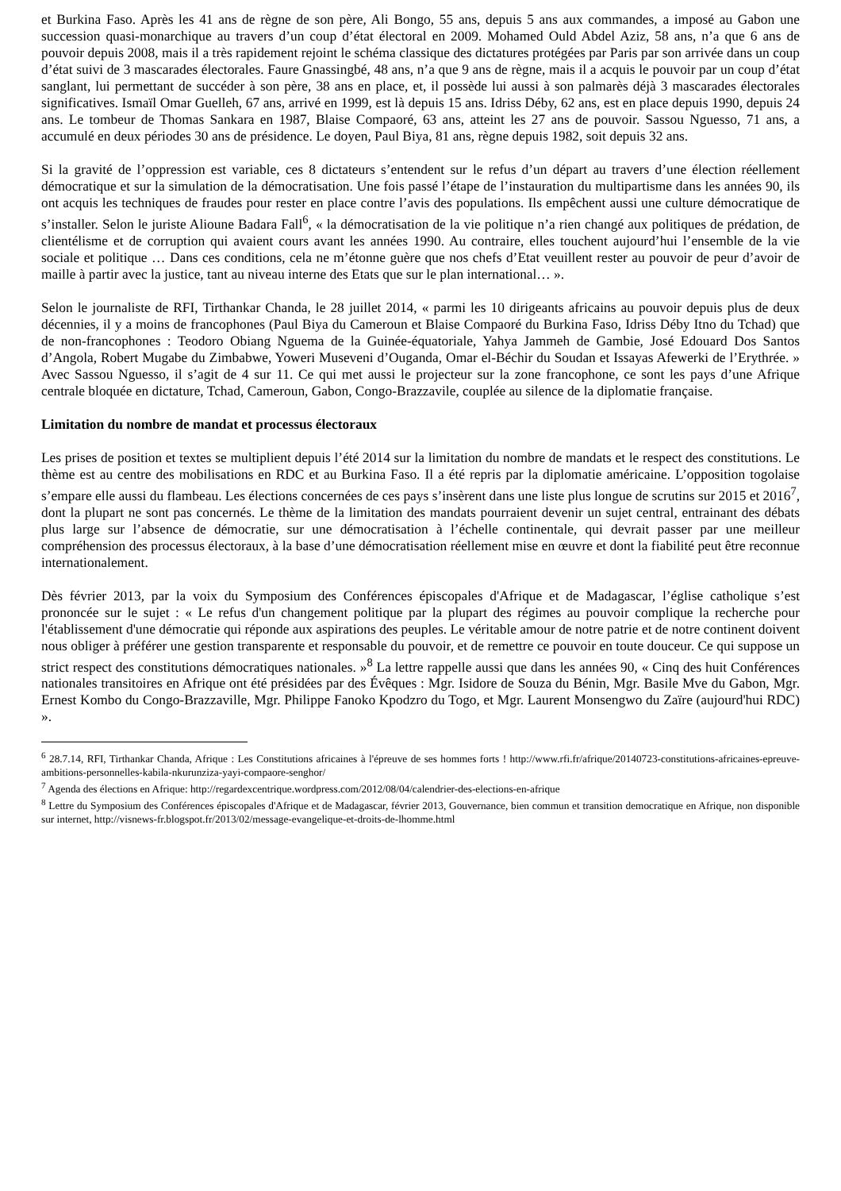et Burkina Faso. Après les 41 ans de règne de son père, Ali Bongo, 55 ans, depuis 5 ans aux commandes, a imposé au Gabon une succession quasi-monarchique au travers d’un coup d’état électoral en 2009. Mohamed Ould Abdel Aziz, 58 ans, n’a que 6 ans de pouvoir depuis 2008, mais il a très rapidement rejoint le schéma classique des dictatures protégées par Paris par son arrivée dans un coup d’état suivi de 3 mascarades électorales. Faure Gnassingbé, 48 ans, n’a que 9 ans de règne, mais il a acquis le pouvoir par un coup d’état sanglant, lui permettant de succéder à son père, 38 ans en place, et, il possède lui aussi à son palmarès déjà 3 mascarades électorales significatives. Ismaïl Omar Guelleh, 67 ans, arrivé en 1999, est là depuis 15 ans. Idriss Déby, 62 ans, est en place depuis 1990, depuis 24 ans. Le tombeur de Thomas Sankara en 1987, Blaise Compaoré, 63 ans, atteint les 27 ans de pouvoir. Sassou Nguesso, 71 ans, a accumulé en deux périodes 30 ans de présidence. Le doyen, Paul Biya, 81 ans, règne depuis 1982, soit depuis 32 ans.
Si la gravité de l’oppression est variable, ces 8 dictateurs s’entendent sur le refus d’un départ au travers d’une élection réellement démocratique et sur la simulation de la démocratisation. Une fois passé l’étape de l’instauration du multipartisme dans les années 90, ils ont acquis les techniques de fraudes pour rester en place contre l’avis des populations. Ils empêchent aussi une culture démocratique de s’installer. Selon le juriste Alioune Badara Fall<sup>6</sup>, « la démocratisation de la vie politique n’a rien changé aux politiques de prédation, de clientélisme et de corruption qui avaient cours avant les années 1990. Au contraire, elles touchent aujourd’hui l’ensemble de la vie sociale et politique … Dans ces conditions, cela ne m’étonne guère que nos chefs d’Etat veuillent rester au pouvoir de peur d’avoir de maille à partir avec la justice, tant au niveau interne des Etats que sur le plan international… ».
Selon le journaliste de RFI, Tirthankar Chanda, le 28 juillet 2014, « parmi les 10 dirigeants africains au pouvoir depuis plus de deux décennies, il y a moins de francophones (Paul Biya du Cameroun et Blaise Compaoré du Burkina Faso, Idriss Déby Itno du Tchad) que de non-francophones : Teodoro Obiang Nguema de la Guinée-équatoriale, Yahya Jammeh de Gambie, José Edouard Dos Santos d’Angola, Robert Mugabe du Zimbabwe, Yoweri Museveni d’Ouganda, Omar el-Béchir du Soudan et Issayas Afewerki de l’Erythrée. » Avec Sassou Nguesso, il s’agit de 4 sur 11. Ce qui met aussi le projecteur sur la zone francophone, ce sont les pays d’une Afrique centrale bloquée en dictature, Tchad, Cameroun, Gabon, Congo-Brazzavile, couplée au silence de la diplomatie française.
Limitation du nombre de mandat et processus électoraux
Les prises de position et textes se multiplient depuis l’été 2014 sur la limitation du nombre de mandats et le respect des constitutions. Le thème est au centre des mobilisations en RDC et au Burkina Faso. Il a été repris par la diplomatie américaine. L’opposition togolaise s’empare elle aussi du flambeau. Les élections concernées de ces pays s’insèrent dans une liste plus longue de scrutins sur 2015 et 2016<sup>7</sup>, dont la plupart ne sont pas concernés. Le thème de la limitation des mandats pourraient devenir un sujet central, entrainant des débats plus large sur l’absence de démocratie, sur une démocratisation à l’échelle continentale, qui devrait passer par une meilleur compréhension des processus électoraux, à la base d’une démocratisation réellement mise en œuvre et dont la fiabilité peut être reconnue internationalement.
Dès février 2013, par la voix du Symposium des Conférences épiscopales d'Afrique et de Madagascar, l’église catholique s’est prononcée sur le sujet : « Le refus d'un changement politique par la plupart des régimes au pouvoir complique la recherche pour l'établissement d'une démocratie qui réponde aux aspirations des peuples. Le véritable amour de notre patrie et de notre continent doivent nous obliger à préférer une gestion transparente et responsable du pouvoir, et de remettre ce pouvoir en toute douceur. Ce qui suppose un strict respect des constitutions démocratiques nationales. »<sup>8</sup> La lettre rappelle aussi que dans les années 90, « Cinq des huit Conférences nationales transitoires en Afrique ont été présidées par des Évêques : Mgr. Isidore de Souza du Bénin, Mgr. Basile Mve du Gabon, Mgr. Ernest Kombo du Congo-Brazzaville, Mgr. Philippe Fanoko Kpodzro du Togo, et Mgr. Laurent Monsengwo du Zaïre (aujourd'hui RDC) ».
<sup>6</sup> 28.7.14, RFI, Tirthankar Chanda, Afrique : Les Constitutions africaines à l'épreuve de ses hommes forts ! http://www.rfi.fr/afrique/20140723-constitutions-africaines-epreuve-ambitions-personnelles-kabila-nkurunziza-yayi-compaore-senghor/
<sup>7</sup> Agenda des élections en Afrique: http://regardexcentrique.wordpress.com/2012/08/04/calendrier-des-elections-en-afrique
<sup>8</sup> Lettre du Symposium des Conférences épiscopales d'Afrique et de Madagascar, février 2013, Gouvernance, bien commun et transition democratique en Afrique, non disponible sur internet, http://visnews-fr.blogspot.fr/2013/02/message-evangelique-et-droits-de-lhomme.html